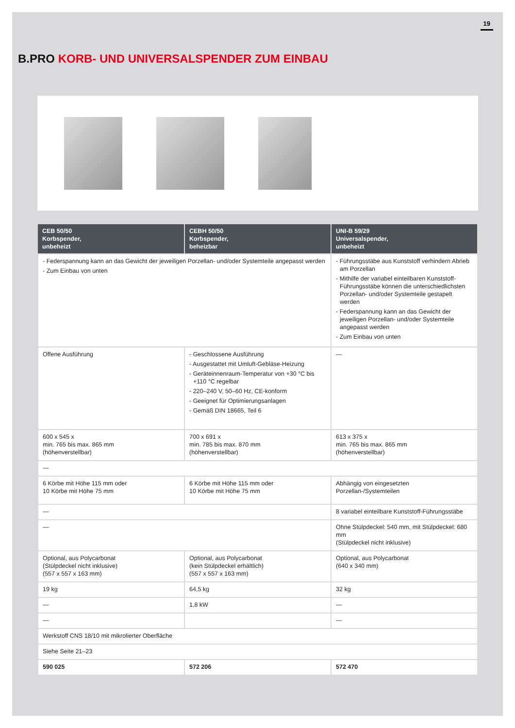19
B.PRO KORB- UND UNIVERSALSPENDER ZUM EINBAU
| CEB 50/50 Korbspender, unbeheizt | CEBH 50/50 Korbspender, beheizbar | UNI-B 59/29 Universalspender, unbeheizt |
| --- | --- | --- |
| - Federspannung kann an das Gewicht der jeweiligen Porzellan- und/oder Systemteile angepasst werden - Zum Einbau von unten | | - Führungsstäbe aus Kunststoff verhindern Abrieb am Porzellan - Mithilfe der variabel einteilbaren Kunststoff-Führungsstäbe können die unterschiedlichsten Porzellan- und/oder Systemteile gestapelt werden - Federspannung kann an das Gewicht der jeweiligen Porzellan- und/oder Systemteile angepasst werden - Zum Einbau von unten |
| Offene Ausführung | - Geschlossene Ausführung - Ausgestattet mit Umluft-Gebläse-Heizung - Geräteinnenraum-Temperatur von +30 °C bis +110 °C regelbar - 220–240 V, 50–60 Hz, CE-konform - Geeignet für Optimierungsanlagen - Gemäß DIN 18665, Teil 6 | — |
| 600 x 545 x min. 765 bis max. 865 mm (höhenverstellbar) | 700 x 691 x min. 785 bis max. 870 mm (höhenverstellbar) | 613 x 375 x min. 765 bis max. 865 mm (höhenverstellbar) |
| — | | |
| 6 Körbe mit Höhe 115 mm oder 10 Körbe mit Höhe 75 mm | 6 Körbe mit Höhe 115 mm oder 10 Körbe mit Höhe 75 mm | Abhängig von eingesetzten Porzellan-/Systemteilen |
| — | | 8 variabel einteilbare Kunststoff-Führungsstäbe |
| — | | Ohne Stülpdeckel: 540 mm, mit Stülpdeckel: 680 mm (Stülpdeckel nicht inklusive) |
| Optional, aus Polycarbonat (Stülpdeckel nicht inklusive) (557 x 557 x 163 mm) | Optional, aus Polycarbonat (kein Stülpdeckel erhältlich) (557 x 557 x 163 mm) | Optional, aus Polycarbonat (640 x 340 mm) |
| 19 kg | 64,5 kg | 32 kg |
| — | 1,8 kW | — |
| — | | — |
| Werkstoff CNS 18/10 mit mikrolierter Oberfläche | | |
| Siehe Seite 21–23 | | |
| 590 025 | 572 206 | 572 470 |